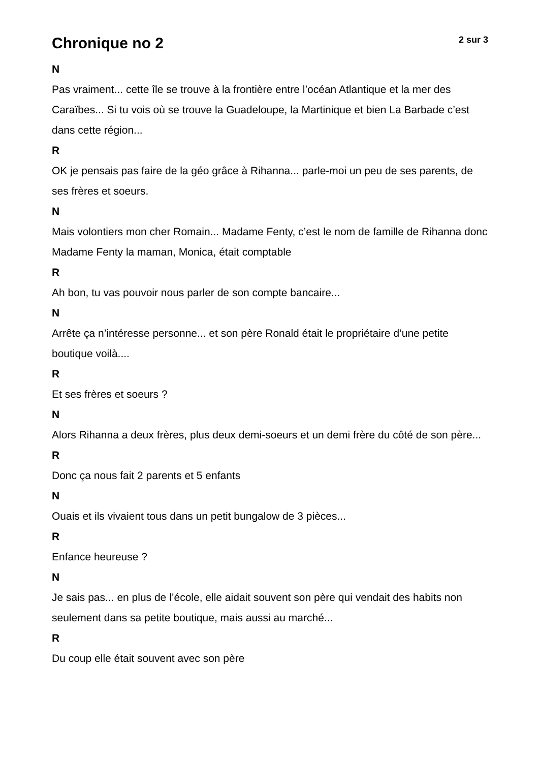Chronique no 2
2 sur 3
N
Pas vraiment... cette île se trouve à la frontière entre l’océan Atlantique et la mer des Caraïbes... Si tu vois où se trouve la Guadeloupe, la Martinique et bien La Barbade c’est dans cette région...
R
OK je pensais pas faire de la géo grâce à Rihanna... parle-moi un peu de ses parents, de ses frères et soeurs.
N
Mais volontiers mon cher Romain... Madame Fenty, c’est le nom de famille de Rihanna donc Madame Fenty la maman, Monica, était comptable
R
Ah bon, tu vas pouvoir nous parler de son compte bancaire...
N
Arrête ça n’intéresse personne... et son père Ronald était le propriétaire d’une petite boutique voilà....
R
Et ses frères et soeurs ?
N
Alors Rihanna a deux frères, plus deux demi-soeurs et un demi frère du côté de son père...
R
Donc ça nous fait 2 parents et 5 enfants
N
Ouais et ils vivaient tous dans un petit bungalow de 3 pièces...
R
Enfance heureuse ?
N
Je sais pas... en plus de l’école, elle aidait souvent son père qui vendait des habits non seulement dans sa petite boutique, mais aussi au marché...
R
Du coup elle était souvent avec son père